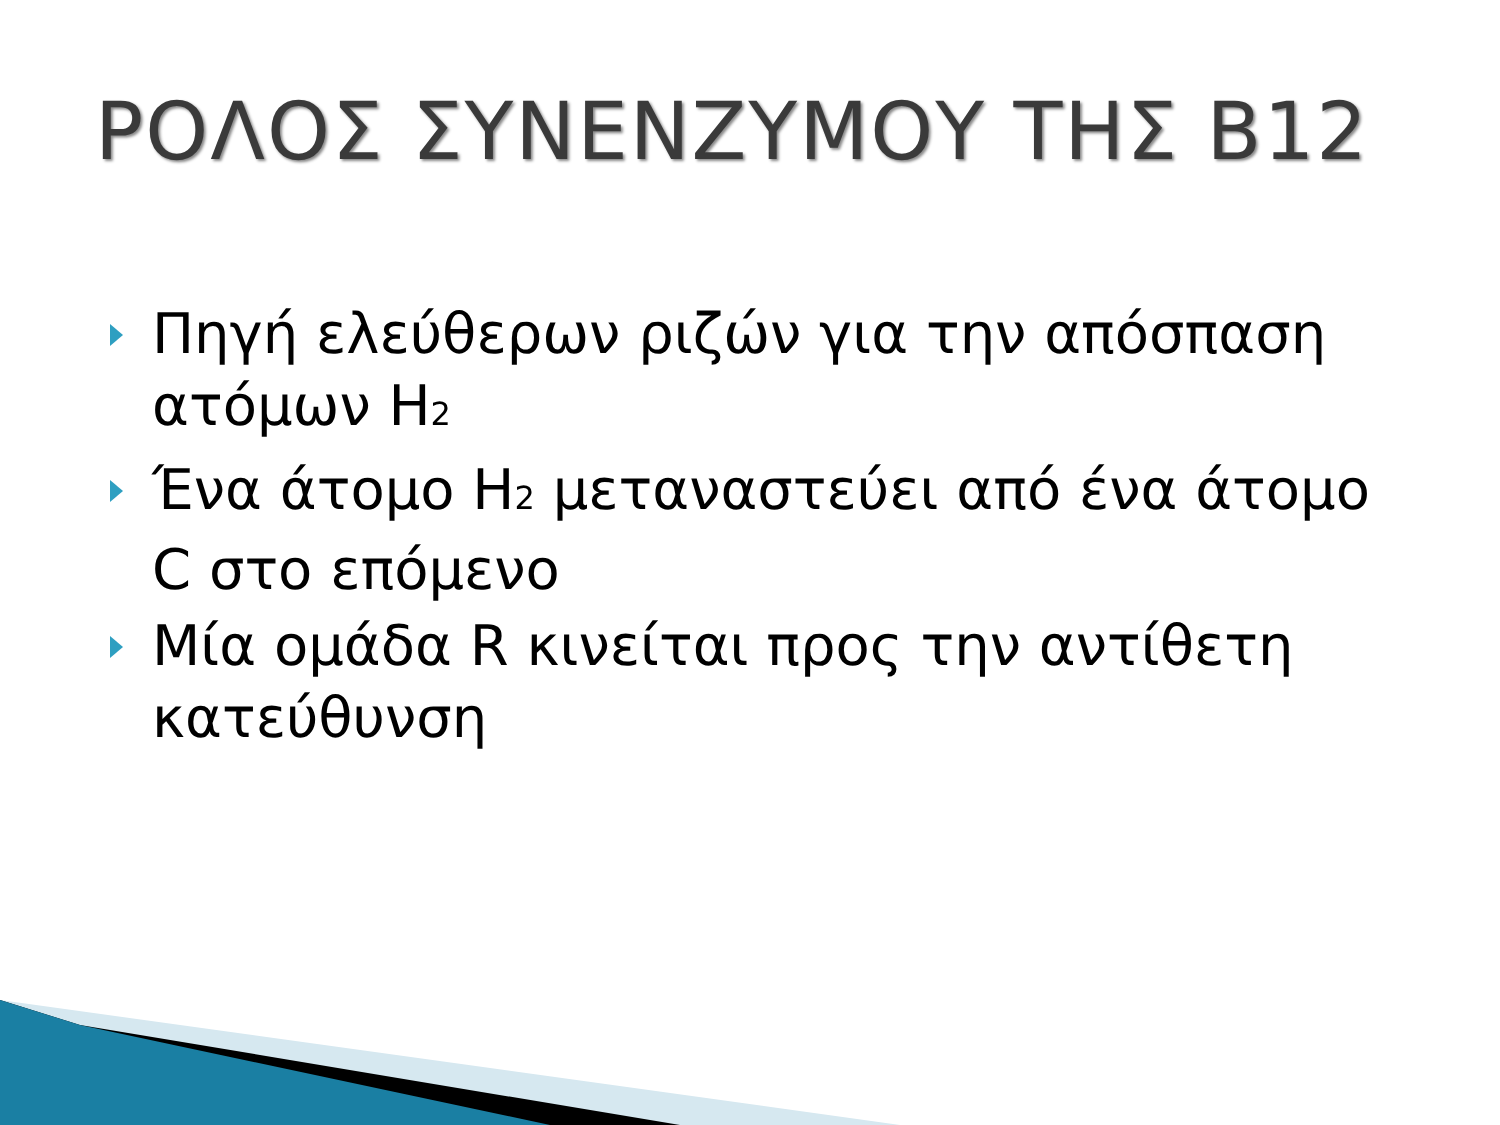ΡΟΛΟΣ ΣΥΝΕΝΖΥΜΟΥ ΤΗΣ Β12
Πηγή ελεύθερων ριζών για την απόσπαση ατόμων H<sub>2</sub>
Ένα άτομο H<sub>2</sub> μεταναστεύει από ένα άτομο C στο επόμενο
Μία ομάδα R κινείται προς την αντίθετη κατεύθυνση